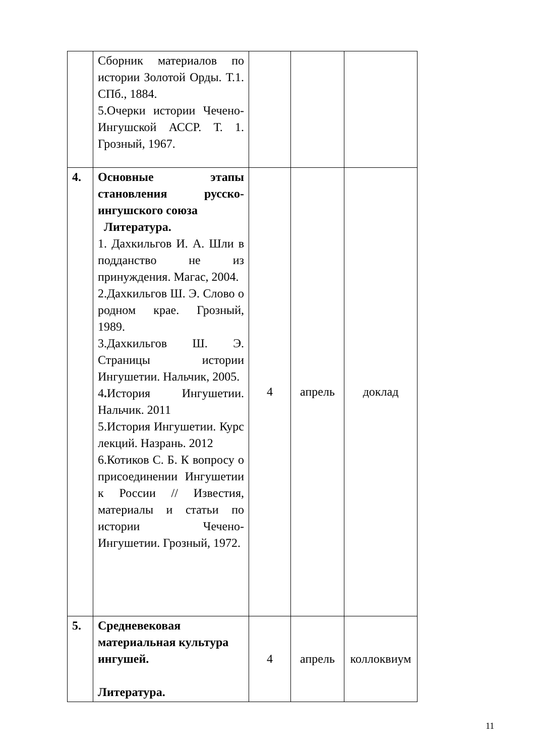| | Сборник материалов по истории Золотой Орды. Т.1. СПб., 1884. 5.Очерки истории Чечено-Ингушской АССР. Т. 1. Грозный, 1967. | | | |
| 4. | Основные этапы становления русско-ингушского союза Литература. 1. Дахкильгов И. А. Шли в подданство не из принуждения. Магас, 2004. 2.Дахкильгов Ш. Э. Слово о родном крае. Грозный, 1989. 3.Дахкильгов Ш. Э. Страницы истории Ингушетии. Нальчик, 2005. 4 . История Ингушетии. Нальчик. 2011 5.История Ингушетии. Курс лекций. Назрань. 2012 6.Котиков С. Б. К вопросу о присоединении Ингушетии к России // Известия, материалы и статьи по истории Чечено-Ингушетии. Грозный, 1972. | 4 | апрель | доклад |
| 5. | Средневековая материальная культура ингушей. Литература. | 4 | апрель | коллоквиум |
11